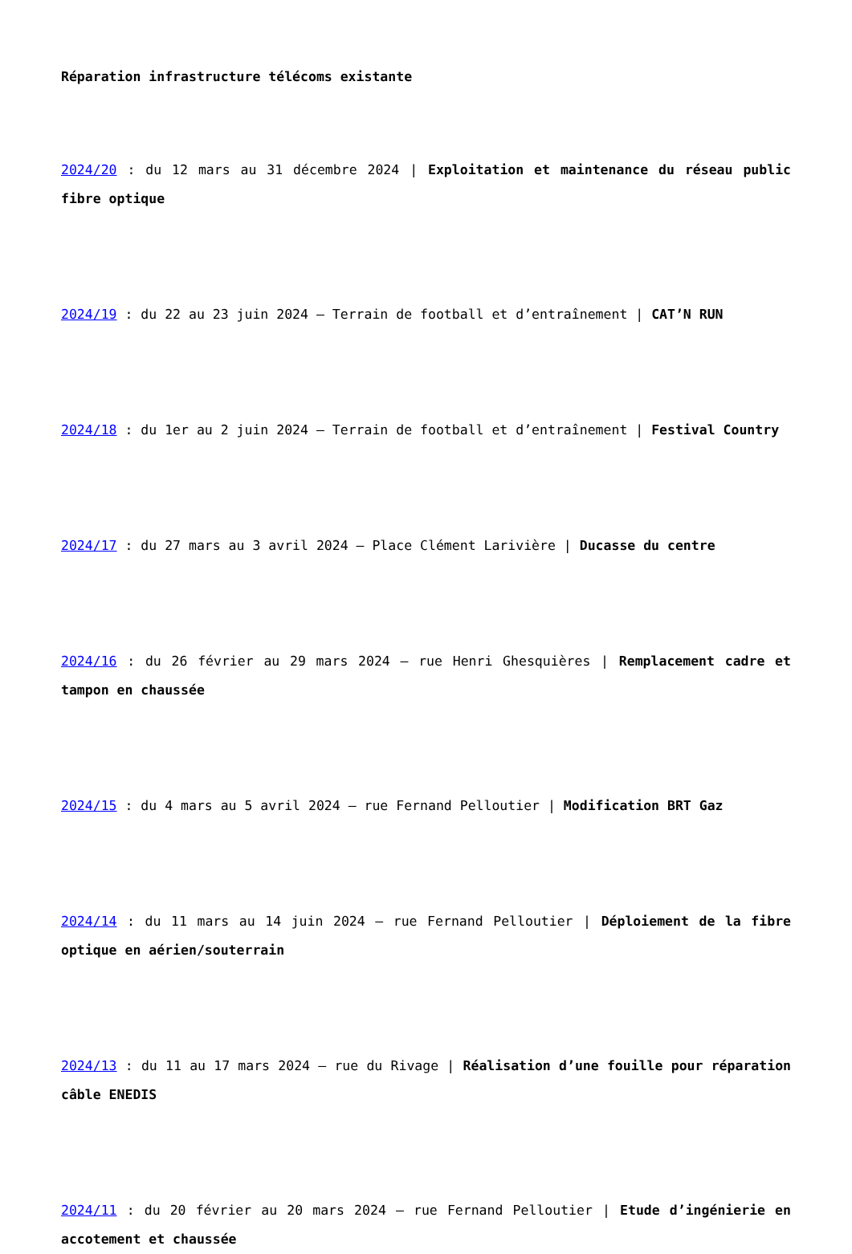Réparation infrastructure télécoms existante
2024/20 : du 12 mars au 31 décembre 2024 | Exploitation et maintenance du réseau public fibre optique
2024/19 : du 22 au 23 juin 2024 – Terrain de football et d’entraînement | CAT’N RUN
2024/18 : du 1er au 2 juin 2024 – Terrain de football et d’entraînement | Festival Country
2024/17 : du 27 mars au 3 avril 2024 – Place Clément Larivière | Ducasse du centre
2024/16 : du 26 février au 29 mars 2024 – rue Henri Ghesquières | Remplacement cadre et tampon en chaussée
2024/15 : du 4 mars au 5 avril 2024 – rue Fernand Pelloutier | Modification BRT Gaz
2024/14 : du 11 mars au 14 juin 2024 – rue Fernand Pelloutier | Déploiement de la fibre optique en aérien/souterrain
2024/13 : du 11 au 17 mars 2024 – rue du Rivage | Réalisation d’une fouille pour réparation câble ENEDIS
2024/11 : du 20 février au 20 mars 2024 – rue Fernand Pelloutier | Etude d’ingénierie en accotement et chaussée